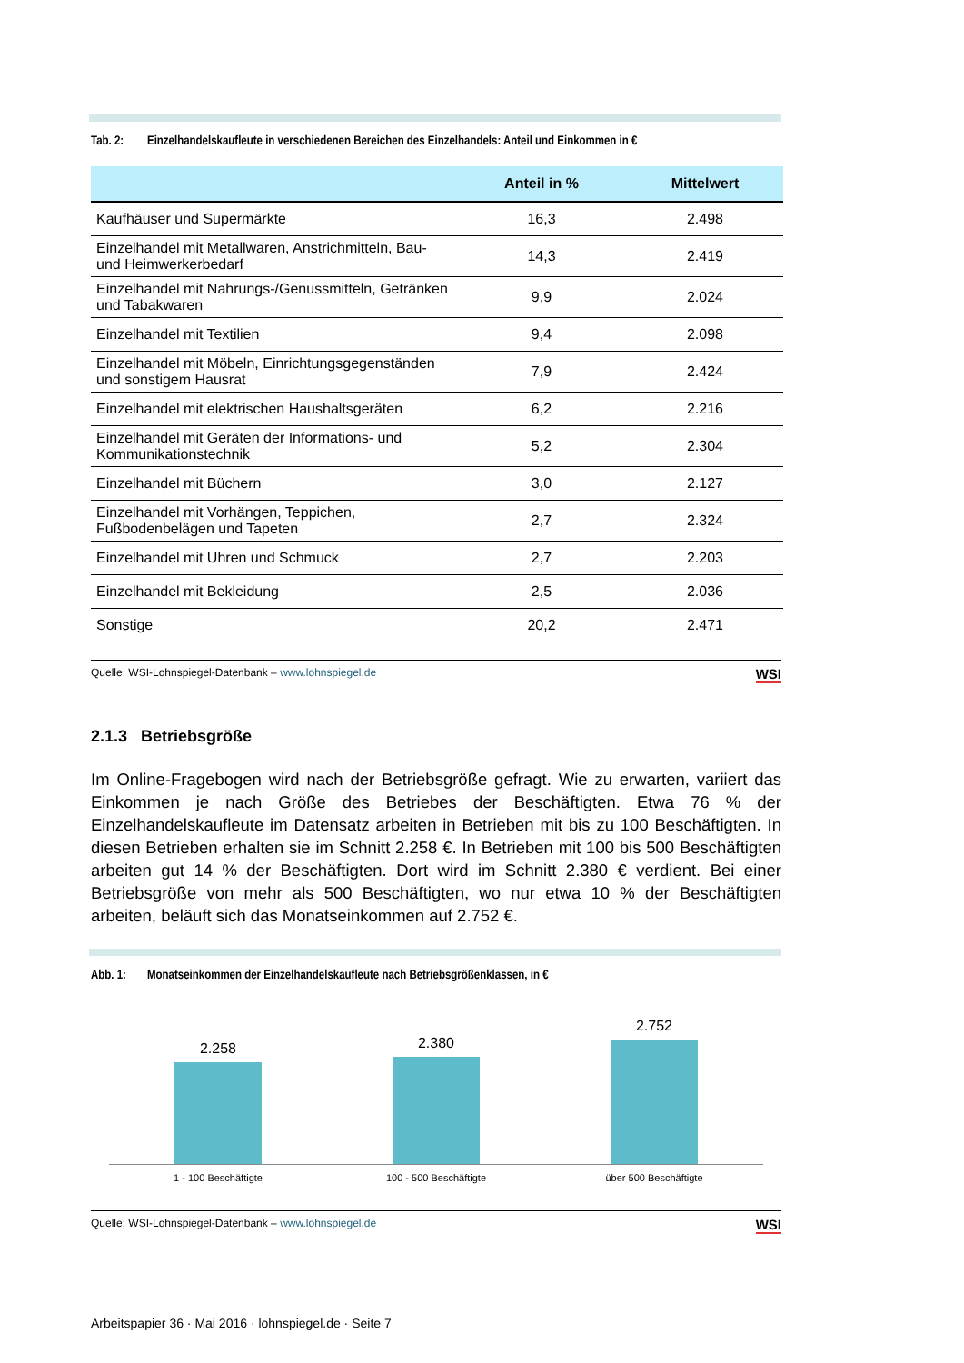Tab. 2: Einzelhandelskaufleute in verschiedenen Bereichen des Einzelhandels: Anteil und Einkommen in €
| | Anteil in % | Mittelwert |
| --- | --- | --- |
| Kaufhäuser und Supermärkte | 16,3 | 2.498 |
| Einzelhandel mit Metallwaren, Anstrichmitteln, Bau- und Heimwerkerbedarf | 14,3 | 2.419 |
| Einzelhandel mit Nahrungs-/Genussmitteln, Getränken und Tabakwaren | 9,9 | 2.024 |
| Einzelhandel mit Textilien | 9,4 | 2.098 |
| Einzelhandel mit Möbeln, Einrichtungsgegenständen und sonstigem Hausrat | 7,9 | 2.424 |
| Einzelhandel mit elektrischen Haushaltsgeräten | 6,2 | 2.216 |
| Einzelhandel mit Geräten der Informations- und Kommunikationstechnik | 5,2 | 2.304 |
| Einzelhandel mit Büchern | 3,0 | 2.127 |
| Einzelhandel mit Vorhängen, Teppichen, Fußbodenbelägen und Tapeten | 2,7 | 2.324 |
| Einzelhandel mit Uhren und Schmuck | 2,7 | 2.203 |
| Einzelhandel mit Bekleidung | 2,5 | 2.036 |
| Sonstige | 20,2 | 2.471 |
Quelle: WSI-Lohnspiegel-Datenbank – www.lohnspiegel.de
WSI
2.1.3 Betriebsgröße
Im Online-Fragebogen wird nach der Betriebsgröße gefragt. Wie zu erwarten, variiert das Einkommen je nach Größe des Betriebes der Beschäftigten. Etwa 76 % der Einzelhandelskaufleute im Datensatz arbeiten in Betrieben mit bis zu 100 Beschäftigten. In diesen Betrieben erhalten sie im Schnitt 2.258 €. In Betrieben mit 100 bis 500 Beschäftigten arbeiten gut 14 % der Beschäftigten. Dort wird im Schnitt 2.380 € verdient. Bei einer Betriebsgröße von mehr als 500 Beschäftigten, wo nur etwa 10 % der Beschäftigten arbeiten, beläuft sich das Monatseinkommen auf 2.752 €.
Abb. 1: Monatseinkommen der Einzelhandelskaufleute nach Betriebsgrößenklassen, in €
2.258
2.380
2.752
1 - 100 Beschäftigte 100 - 500 Beschäftigte über 500 Beschäftigte
Quelle: WSI-Lohnspiegel-Datenbank – www.lohnspiegel.de
WSI
Arbeitspapier 36 · Mai 2016 · lohnspiegel.de · Seite 7